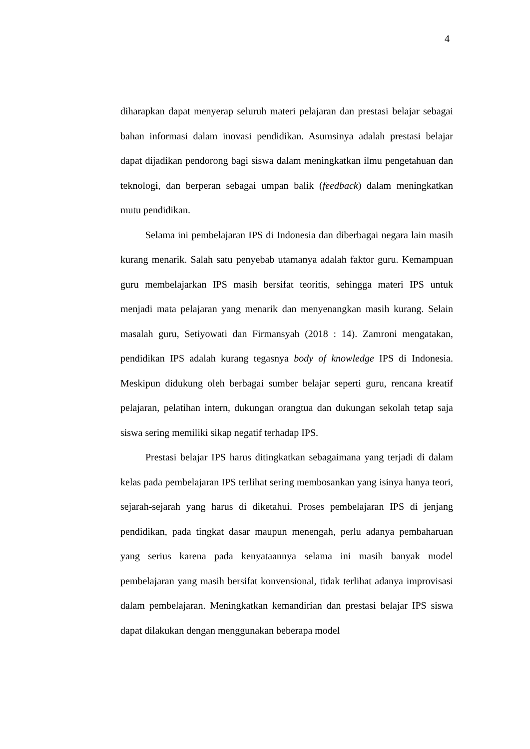4
diharapkan dapat menyerap seluruh materi pelajaran dan prestasi belajar sebagai bahan informasi dalam inovasi pendidikan. Asumsinya adalah prestasi belajar dapat dijadikan pendorong bagi siswa dalam meningkatkan ilmu pengetahuan dan teknologi, dan berperan sebagai umpan balik (feedback) dalam meningkatkan mutu pendidikan.
Selama ini pembelajaran IPS di Indonesia dan diberbagai negara lain masih kurang menarik. Salah satu penyebab utamanya adalah faktor guru. Kemampuan guru membelajarkan IPS masih bersifat teoritis, sehingga materi IPS untuk menjadi mata pelajaran yang menarik dan menyenangkan masih kurang. Selain masalah guru, Setiyowati dan Firmansyah (2018 : 14). Zamroni mengatakan, pendidikan IPS adalah kurang tegasnya body of knowledge IPS di Indonesia. Meskipun didukung oleh berbagai sumber belajar seperti guru, rencana kreatif pelajaran, pelatihan intern, dukungan orangtua dan dukungan sekolah tetap saja siswa sering memiliki sikap negatif terhadap IPS.
Prestasi belajar IPS harus ditingkatkan sebagaimana yang terjadi di dalam kelas pada pembelajaran IPS terlihat sering membosankan yang isinya hanya teori, sejarah-sejarah yang harus di diketahui. Proses pembelajaran IPS di jenjang pendidikan, pada tingkat dasar maupun menengah, perlu adanya pembaharuan yang serius karena pada kenyataannya selama ini masih banyak model pembelajaran yang masih bersifat konvensional, tidak terlihat adanya improvisasi dalam pembelajaran. Meningkatkan kemandirian dan prestasi belajar IPS siswa dapat dilakukan dengan menggunakan beberapa model